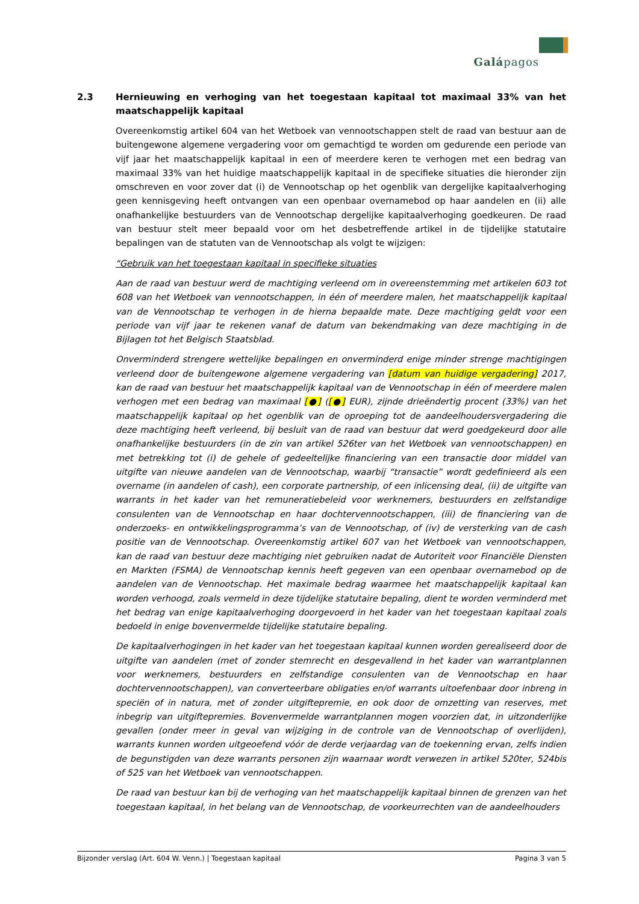Galápagos
2.3 Hernieuwing en verhoging van het toegestaan kapitaal tot maximaal 33% van het maatschappelijk kapitaal
Overeenkomstig artikel 604 van het Wetboek van vennootschappen stelt de raad van bestuur aan de buitengewone algemene vergadering voor om gemachtigd te worden om gedurende een periode van vijf jaar het maatschappelijk kapitaal in een of meerdere keren te verhogen met een bedrag van maximaal 33% van het huidige maatschappelijk kapitaal in de specifieke situaties die hieronder zijn omschreven en voor zover dat (i) de Vennootschap op het ogenblik van dergelijke kapitaalverhoging geen kennisgeving heeft ontvangen van een openbaar overnamebod op haar aandelen en (ii) alle onafhankelijke bestuurders van de Vennootschap dergelijke kapitaalverhoging goedkeuren. De raad van bestuur stelt meer bepaald voor om het desbetreffende artikel in de tijdelijke statutaire bepalingen van de statuten van de Vennootschap als volgt te wijzigen:
"Gebruik van het toegestaan kapitaal in specifieke situaties
Aan de raad van bestuur werd de machtiging verleend om in overeenstemming met artikelen 603 tot 608 van het Wetboek van vennootschappen, in één of meerdere malen, het maatschappelijk kapitaal van de Vennootschap te verhogen in de hierna bepaalde mate. Deze machtiging geldt voor een periode van vijf jaar te rekenen vanaf de datum van bekendmaking van deze machtiging in de Bijlagen tot het Belgisch Staatsblad.
Onverminderd strengere wettelijke bepalingen en onverminderd enige minder strenge machtigingen verleend door de buitengewone algemene vergadering van [datum van huidige vergadering] 2017, kan de raad van bestuur het maatschappelijk kapitaal van de Vennootschap in één of meerdere malen verhogen met een bedrag van maximaal [●] ([●] EUR), zijnde drieëndertig procent (33%) van het maatschappelijk kapitaal op het ogenblik van de oproeping tot de aandeelhoudersvergadering die deze machtiging heeft verleend, bij besluit van de raad van bestuur dat werd goedgekeurd door alle onafhankelijke bestuurders (in de zin van artikel 526ter van het Wetboek van vennootschappen) en met betrekking tot (i) de gehele of gedeeltelijke financiering van een transactie door middel van uitgifte van nieuwe aandelen van de Vennootschap, waarbij “transactie” wordt gedefinieerd als een overname (in aandelen of cash), een corporate partnership, of een inlicensing deal, (ii) de uitgifte van warrants in het kader van het remuneratiebeleid voor werknemers, bestuurders en zelfstandige consulenten van de Vennootschap en haar dochtervennootschappen, (iii) de financiering van de onderzoeks- en ontwikkelingsprogramma’s van de Vennootschap, of (iv) de versterking van de cash positie van de Vennootschap. Overeenkomstig artikel 607 van het Wetboek van vennootschappen, kan de raad van bestuur deze machtiging niet gebruiken nadat de Autoriteit voor Financiële Diensten en Markten (FSMA) de Vennootschap kennis heeft gegeven van een openbaar overnamebod op de aandelen van de Vennootschap. Het maximale bedrag waarmee het maatschappelijk kapitaal kan worden verhoogd, zoals vermeld in deze tijdelijke statutaire bepaling, dient te worden verminderd met het bedrag van enige kapitaalverhoging doorgevoerd in het kader van het toegestaan kapitaal zoals bedoeld in enige bovenvermelde tijdelijke statutaire bepaling.
De kapitaalverhogingen in het kader van het toegestaan kapitaal kunnen worden gerealiseerd door de uitgifte van aandelen (met of zonder stemrecht en desgevallend in het kader van warrantplannen voor werknemers, bestuurders en zelfstandige consulenten van de Vennootschap en haar dochtervennootschappen), van converteerbare obligaties en/of warrants uitoefenbaar door inbreng in speciën of in natura, met of zonder uitgiftepremie, en ook door de omzetting van reserves, met inbegrip van uitgiftepremies. Bovenvermelde warrantplannen mogen voorzien dat, in uitzonderlijke gevallen (onder meer in geval van wijziging in de controle van de Vennootschap of overlijden), warrants kunnen worden uitgeoefend vóór de derde verjaardag van de toekenning ervan, zelfs indien de begunstigden van deze warrants personen zijn waarnaar wordt verwezen in artikel 520ter, 524bis of 525 van het Wetboek van vennootschappen.
De raad van bestuur kan bij de verhoging van het maatschappelijk kapitaal binnen de grenzen van het toegestaan kapitaal, in het belang van de Vennootschap, de voorkeurrechten van de aandeelhouders
Bijzonder verslag (Art. 604 W. Venn.) | Toegestaan kapitaal Pagina 3 van 5